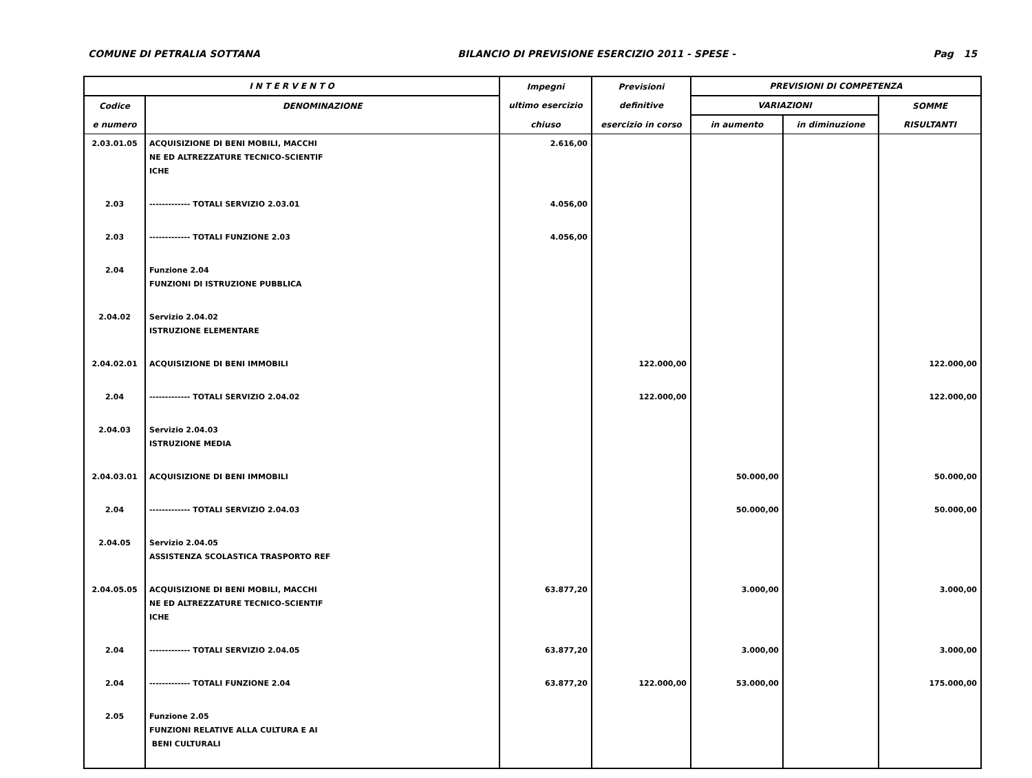COMUNE DI PETRALIA SOTTANA BILANCIO DI PREVISIONE ESERCIZIO 2011 - SPESE - Pag 15
| I N T E R V E N T O | | Impegni | Previsioni | PREVISIONI DI COMPETENZA | | |
| --- | --- | --- | --- | --- | --- | --- |
| Codice | DENOMINAZIONE | ultimo esercizio | definitive | VARIAZIONI | | SOMME |
| e numero | | chiuso | esercizio in corso | in aumento | in diminuzione | RISULTANTI |
| 2.03.01.05 | ACQUISIZIONE DI BENI MOBILI, MACCHI NE ED ALTREZZATURE TECNICO-SCIENTIF ICHE | 2.616,00 | | | | |
| 2.03 | ------------- TOTALI SERVIZIO 2.03.01 | 4.056,00 | | | | |
| 2.03 | ------------- TOTALI FUNZIONE 2.03 | 4.056,00 | | | | |
| 2.04 | Funzione 2.04 FUNZIONI DI ISTRUZIONE PUBBLICA | | | | | |
| 2.04.02 | Servizio 2.04.02 ISTRUZIONE ELEMENTARE | | | | | |
| 2.04.02.01 | ACQUISIZIONE DI BENI IMMOBILI | | 122.000,00 | | | 122.000,00 |
| 2.04 | ------------- TOTALI SERVIZIO 2.04.02 | | 122.000,00 | | | 122.000,00 |
| 2.04.03 | Servizio 2.04.03 ISTRUZIONE MEDIA | | | | | |
| 2.04.03.01 | ACQUISIZIONE DI BENI IMMOBILI | | | 50.000,00 | | 50.000,00 |
| 2.04 | ------------- TOTALI SERVIZIO 2.04.03 | | | 50.000,00 | | 50.000,00 |
| 2.04.05 | Servizio 2.04.05 ASSISTENZA SCOLASTICA TRASPORTO REF | | | | | |
| 2.04.05.05 | ACQUISIZIONE DI BENI MOBILI, MACCHI NE ED ALTREZZATURE TECNICO-SCIENTIF ICHE | 63.877,20 | | 3.000,00 | | 3.000,00 |
| 2.04 | ------------- TOTALI SERVIZIO 2.04.05 | 63.877,20 | | 3.000,00 | | 3.000,00 |
| 2.04 | ------------- TOTALI FUNZIONE 2.04 | 63.877,20 | 122.000,00 | 53.000,00 | | 175.000,00 |
| 2.05 | Funzione 2.05 FUNZIONI RELATIVE ALLA CULTURA E AI BENI CULTURALI | | | | | |